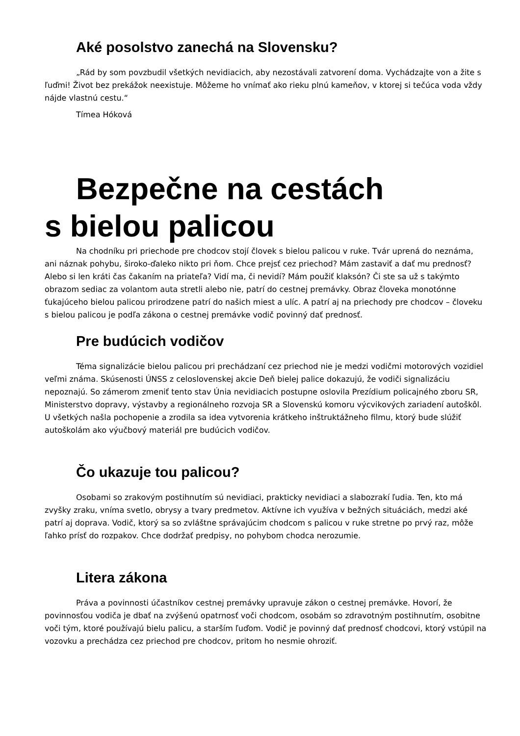Aké posolstvo zanechá na Slovensku?
„Rád by som povzbudil všetkých nevidiacich, aby nezostávali zatvorení doma. Vychádzajte von a žite s ľuďmi! Život bez prekážok neexistuje. Môžeme ho vnímať ako rieku plnú kameňov, v ktorej si tečúca voda vždy nájde vlastnú cestu.“
Tímea Hóková
Bezpečne na cestách
s bielou palicou
Na chodníku pri priechode pre chodcov stojí človek s bielou palicou v ruke. Tvár uprená do neznáma, ani náznak pohybu, široko-ďaleko nikto pri ňom. Chce prejsť cez priechod? Mám zastaviť a dať mu prednosť? Alebo si len kráti čas čakaním na priateľa? Vidí ma, či nevidí? Mám použiť klaksón? Či ste sa už s takýmto obrazom sediac za volantom auta stretli alebo nie, patrí do cestnej premávky. Obraz človeka monotónne ťukajúceho bielou palicou prirodzene patrí do našich miest a ulíc. A patrí aj na priechody pre chodcov – človeku s bielou palicou je podľa zákona o cestnej premávke vodič povinný dať prednosť.
Pre budúcich vodičov
Téma signalizácie bielou palicou pri prechádzaní cez priechod nie je medzi vodičmi motorových vozidiel veľmi známa. Skúsenosti ÚNSS z celoslovenskej akcie Deň bielej palice dokazujú, že vodiči signalizáciu nepoznajú. So zámerom zmeniť tento stav Únia nevidiacich postupne oslovila Prezídium policajného zboru SR, Ministerstvo dopravy, výstavby a regionálneho rozvoja SR a Slovenskú komoru výcvikových zariadení autoškôl. U všetkých našla pochopenie a zrodila sa idea vytvorenia krátkeho inštruktážneho filmu, ktorý bude slúžiť autoškolám ako výučbový materiál pre budúcich vodičov.
Čo ukazuje tou palicou?
Osobami so zrakovým postihnutím sú nevidiaci, prakticky nevidiaci a slabozrakí ľudia. Ten, kto má zvyšky zraku, vníma svetlo, obrysy a tvary predmetov. Aktívne ich využíva v bežných situáciách, medzi aké patrí aj doprava. Vodič, ktorý sa so zvláštne správajúcim chodcom s palicou v ruke stretne po prvý raz, môže ľahko prísť do rozpakov. Chce dodržať predpisy, no pohybom chodca nerozumie.
Litera zákona
Práva a povinnosti účastníkov cestnej premávky upravuje zákon o cestnej premávke. Hovorí, že povinnosťou vodiča je dbať na zvýšenú opatrnosť voči chodcom, osobám so zdravotným postihnutím, osobitne voči tým, ktoré používajú bielu palicu, a starším ľuďom. Vodič je povinný dať prednosť chodcovi, ktorý vstúpil na vozovku a prechádza cez priechod pre chodcov, pritom ho nesmie ohroziť.